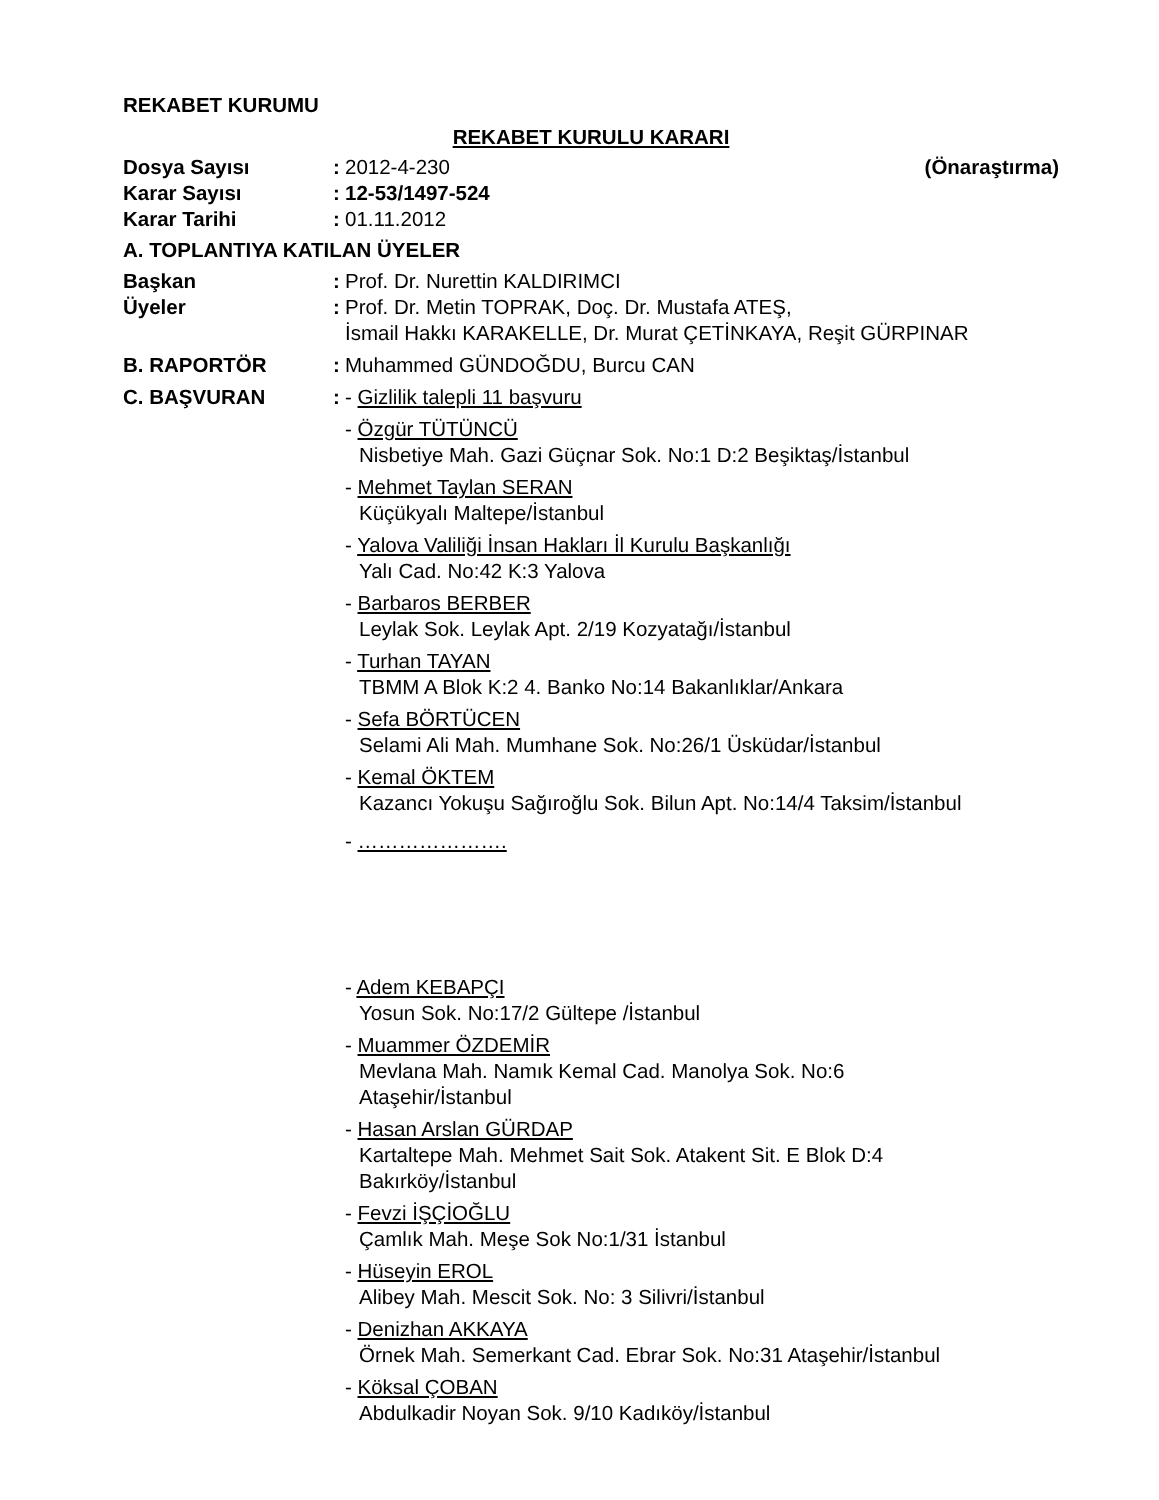REKABET KURUMU
REKABET KURULU KARARI
Dosya Sayısı :
2012-4-230 (Önaraştırma)
Karar Sayısı :
12-53/1497-524
Karar Tarihi :
01.11.2012
A. TOPLANTIYA KATILAN ÜYELER
Başkan :
Prof. Dr. Nurettin KALDIRIMCI
Üyeler :
Prof. Dr. Metin TOPRAK, Doç. Dr. Mustafa ATEŞ,
İsmail Hakkı KARAKELLE, Dr. Murat ÇETİNKAYA, Reşit GÜRPINAR
B. RAPORTÖR :
Muhammed GÜNDOĞDU, Burcu CAN
C. BAŞVURAN :
- Gizlilik talepli 11 başvuru
- Özgür TÜTÜNCÜ
Nisbetiye Mah. Gazi Güçnar Sok. No:1 D:2 Beşiktaş/İstanbul
- Mehmet Taylan SERAN
Küçükyalı Maltepe/İstanbul
- Yalova Valiliği İnsan Hakları İl Kurulu Başkanlığı
Yalı Cad. No:42 K:3 Yalova
- Barbaros BERBER
Leylak Sok. Leylak Apt. 2/19 Kozyatağı/İstanbul
- Turhan TAYAN
TBMM A Blok K:2 4. Banko No:14 Bakanlıklar/Ankara
- Sefa BÖRTÜCEN
Selami Ali Mah. Mumhane Sok. No:26/1 Üsküdar/İstanbul
- Kemal ÖKTEM
Kazancı Yokuşu Sağıroğlu Sok. Bilun Apt. No:14/4 Taksim/İstanbul
- ………………….
- Adem KEBAPÇI
Yosun Sok. No:17/2 Gültepe /İstanbul
- Muammer ÖZDEMİR
Mevlana Mah. Namık Kemal Cad. Manolya Sok. No:6
Ataşehir/İstanbul
- Hasan Arslan GÜRDAP
Kartaltepe Mah. Mehmet Sait Sok. Atakent Sit. E Blok D:4
Bakırköy/İstanbul
- Fevzi İŞÇİOĞLU
Çamlık Mah. Meşe Sok No:1/31 İstanbul
- Hüseyin EROL
Alibey Mah. Mescit Sok. No: 3 Silivri/İstanbul
- Denizhan AKKAYA
Örnek Mah. Semerkant Cad. Ebrar Sok. No:31 Ataşehir/İstanbul
- Köksal ÇOBAN
Abdulkadir Noyan Sok. 9/10 Kadıköy/İstanbul